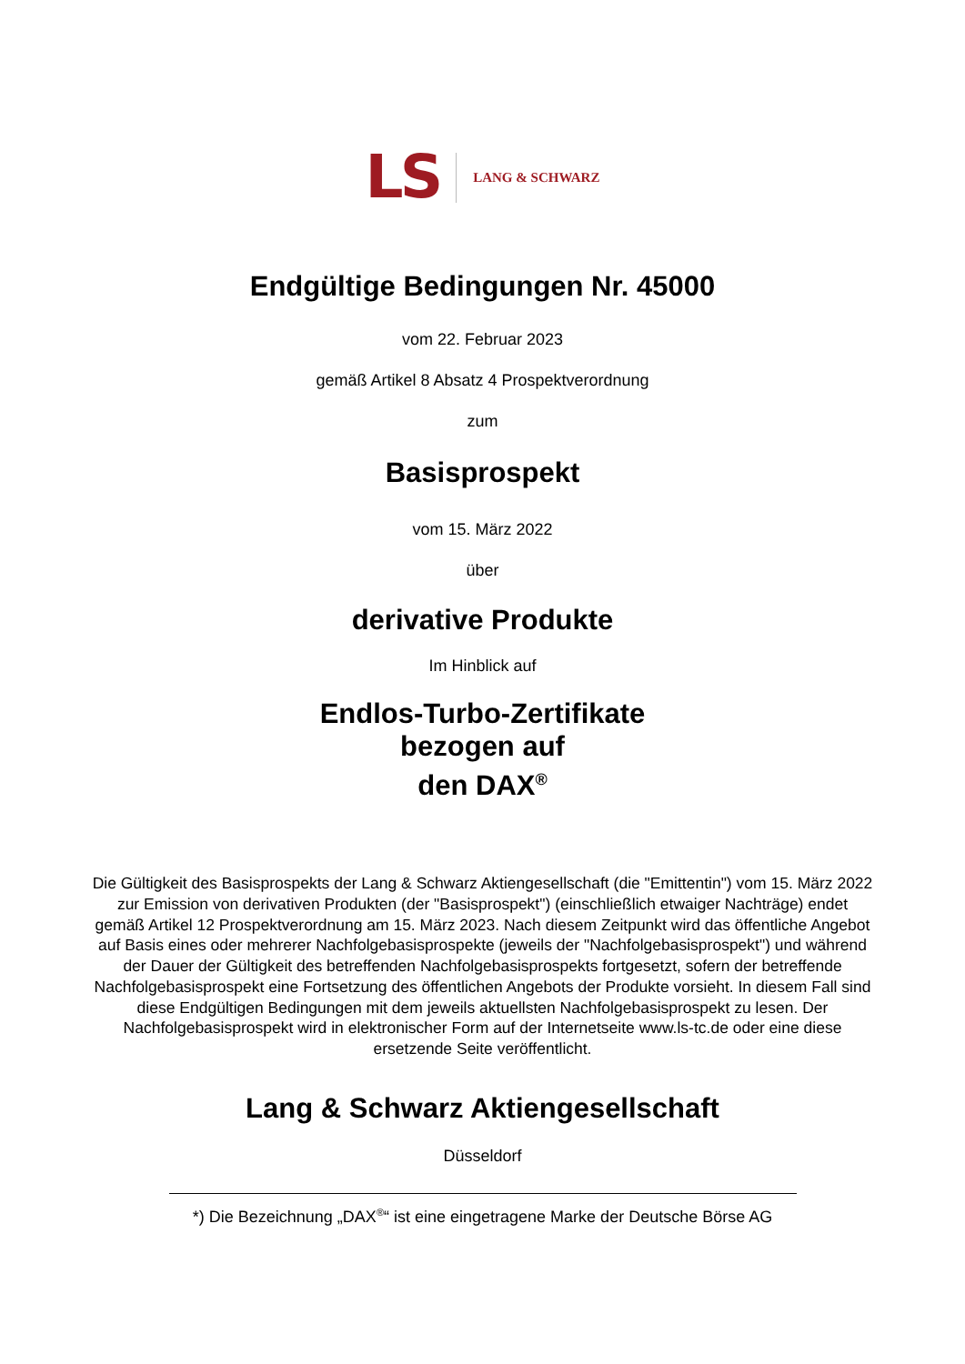LS LANG & SCHWARZ
Endgültige Bedingungen Nr. 45000
vom 22. Februar 2023
gemäß Artikel 8 Absatz 4 Prospektverordnung
zum
Basisprospekt
vom 15. März 2022
über
derivative Produkte
Im Hinblick auf
Endlos-Turbo-Zertifikate
bezogen auf
den DAX<sup>®</sup>
Die Gültigkeit des Basisprospekts der Lang & Schwarz Aktiengesellschaft (die "Emittentin") vom 15. März 2022 zur Emission von derivativen Produkten (der "Basisprospekt") (einschließlich etwaiger Nachträge) endet gemäß Artikel 12 Prospektverordnung am 15. März 2023. Nach diesem Zeitpunkt wird das öffentliche Angebot auf Basis eines oder mehrerer Nachfolgebasisprospekte (jeweils der "Nachfolgebasisprospekt") und während der Dauer der Gültigkeit des betreffenden Nachfolgebasisprospekts fortgesetzt, sofern der betreffende Nachfolgebasisprospekt eine Fortsetzung des öffentlichen Angebots der Produkte vorsieht. In diesem Fall sind diese Endgültigen Bedingungen mit dem jeweils aktuellsten Nachfolgebasisprospekt zu lesen. Der Nachfolgebasisprospekt wird in elektronischer Form auf der Internetseite www.ls-tc.de oder eine diese ersetzende Seite veröffentlicht.
Lang & Schwarz Aktiengesellschaft
Düsseldorf
*) Die Bezeichnung „DAX<sup>®</sup>“ ist eine eingetragene Marke der Deutsche Börse AG